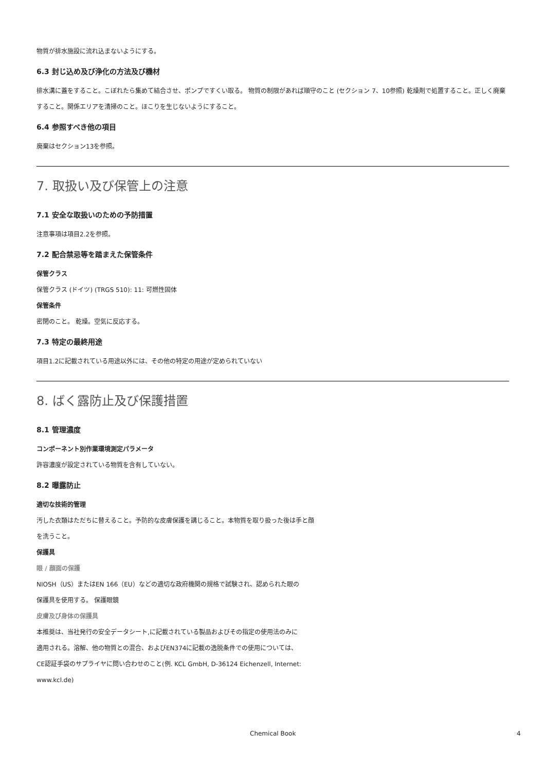物質が排水施設に流れ込まないようにする。
6.3 封じ込め及び浄化の方法及び機材
排水溝に蓋をすること。こぼれたら集めて結合させ、ポンプですくい取る。 物質の制限があれば順守のこと (セクション 7、10参照) 乾燥剤で処置すること。正しく廃棄すること。関係エリアを清掃のこと。ほこりを生じないようにすること。
6.4 参照すべき他の項目
廃棄はセクション13を参照。
7. 取扱い及び保管上の注意
7.1 安全な取扱いのための予防措置
注意事項は項目2.2を参照。
7.2 配合禁忌等を踏まえた保管条件
保管クラス
保管クラス (ドイツ) (TRGS 510): 11: 可燃性固体
保管条件
密閉のこと。 乾燥。空気に反応する。
7.3 特定の最終用途
項目1.2に記載されている用途以外には、その他の特定の用途が定められていない
8. ばく露防止及び保護措置
8.1 管理濃度
コンポーネント別作業環境測定パラメータ
許容濃度が設定されている物質を含有していない。
8.2 曝露防止
適切な技術的管理
汚した衣類はただちに替えること。予防的な皮膚保護を講じること。本物質を取り扱った後は手と顔
を洗うこと。
保護具
眼 / 顔面の保護
NIOSH（US）またはEN 166（EU）などの適切な政府機関の規格で試験され、認められた眼の
保護具を使用する。 保護眼鏡
皮膚及び身体の保護具
本推奨は、当社発行の安全データシート,に記載されている製品およびその指定の使用法のみに
適用される。溶解、他の物質との混合、およびEN374に記載の逸脱条件での使用については、
CE認証手袋のサプライヤに問い合わせのこと(例. KCL GmbH, D-36124 Eichenzell, Internet:
www.kcl.de)
Chemical Book 4